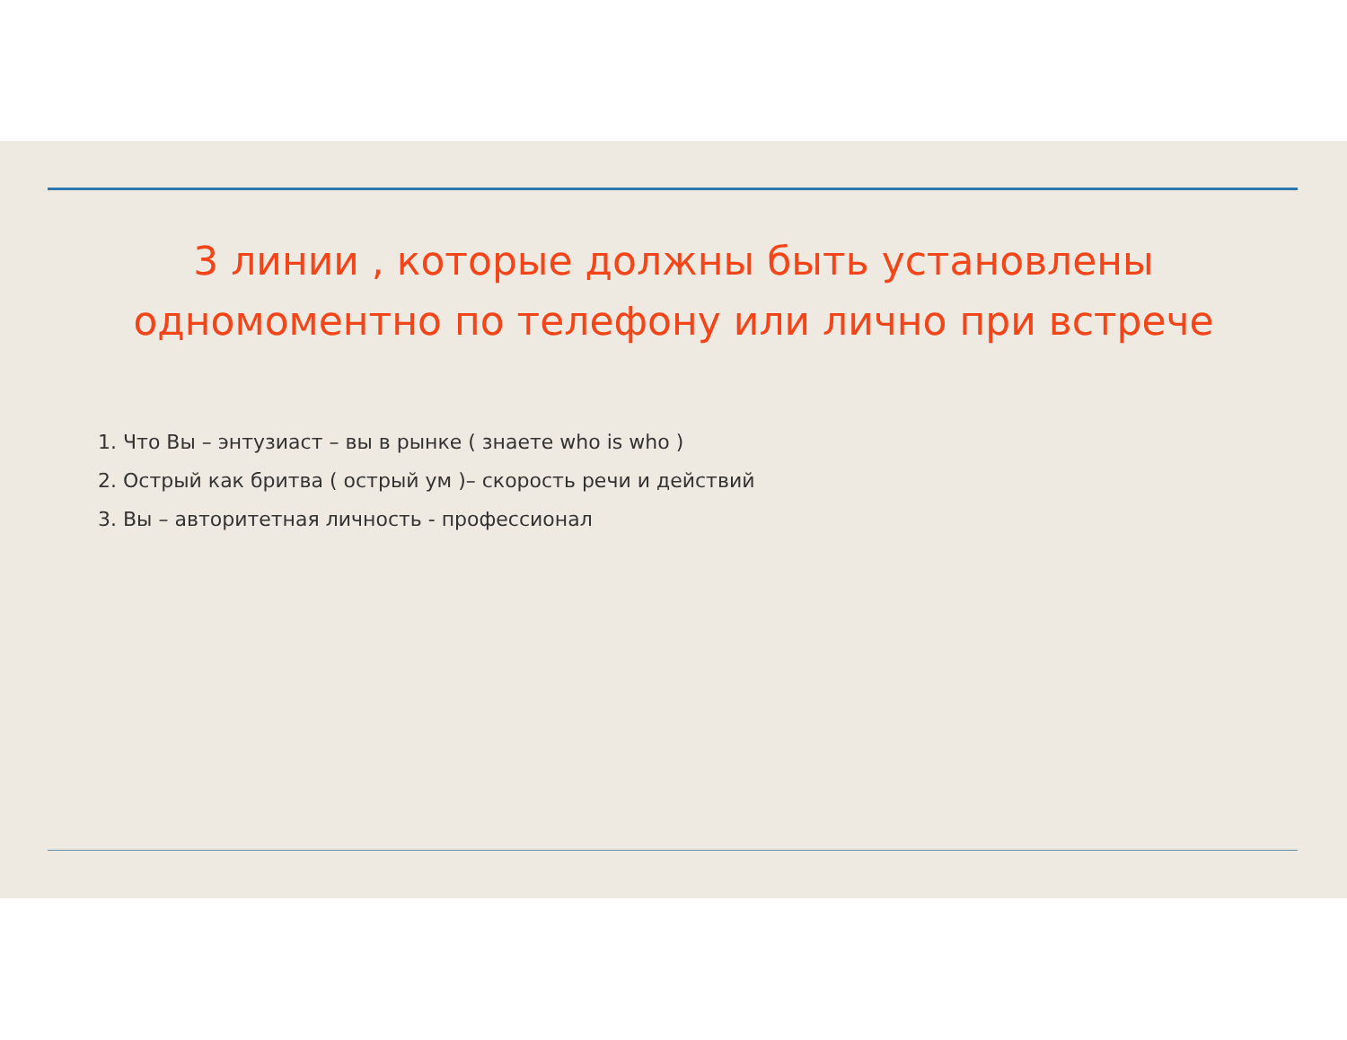3 линии , которые должны быть установлены
одномоментно по телефону или лично при встрече
1. Что Вы – энтузиаст – вы в рынке ( знаете who is who )
2. Острый как бритва ( острый ум )– скорость речи и действий
3. Вы – авторитетная личность - профессионал